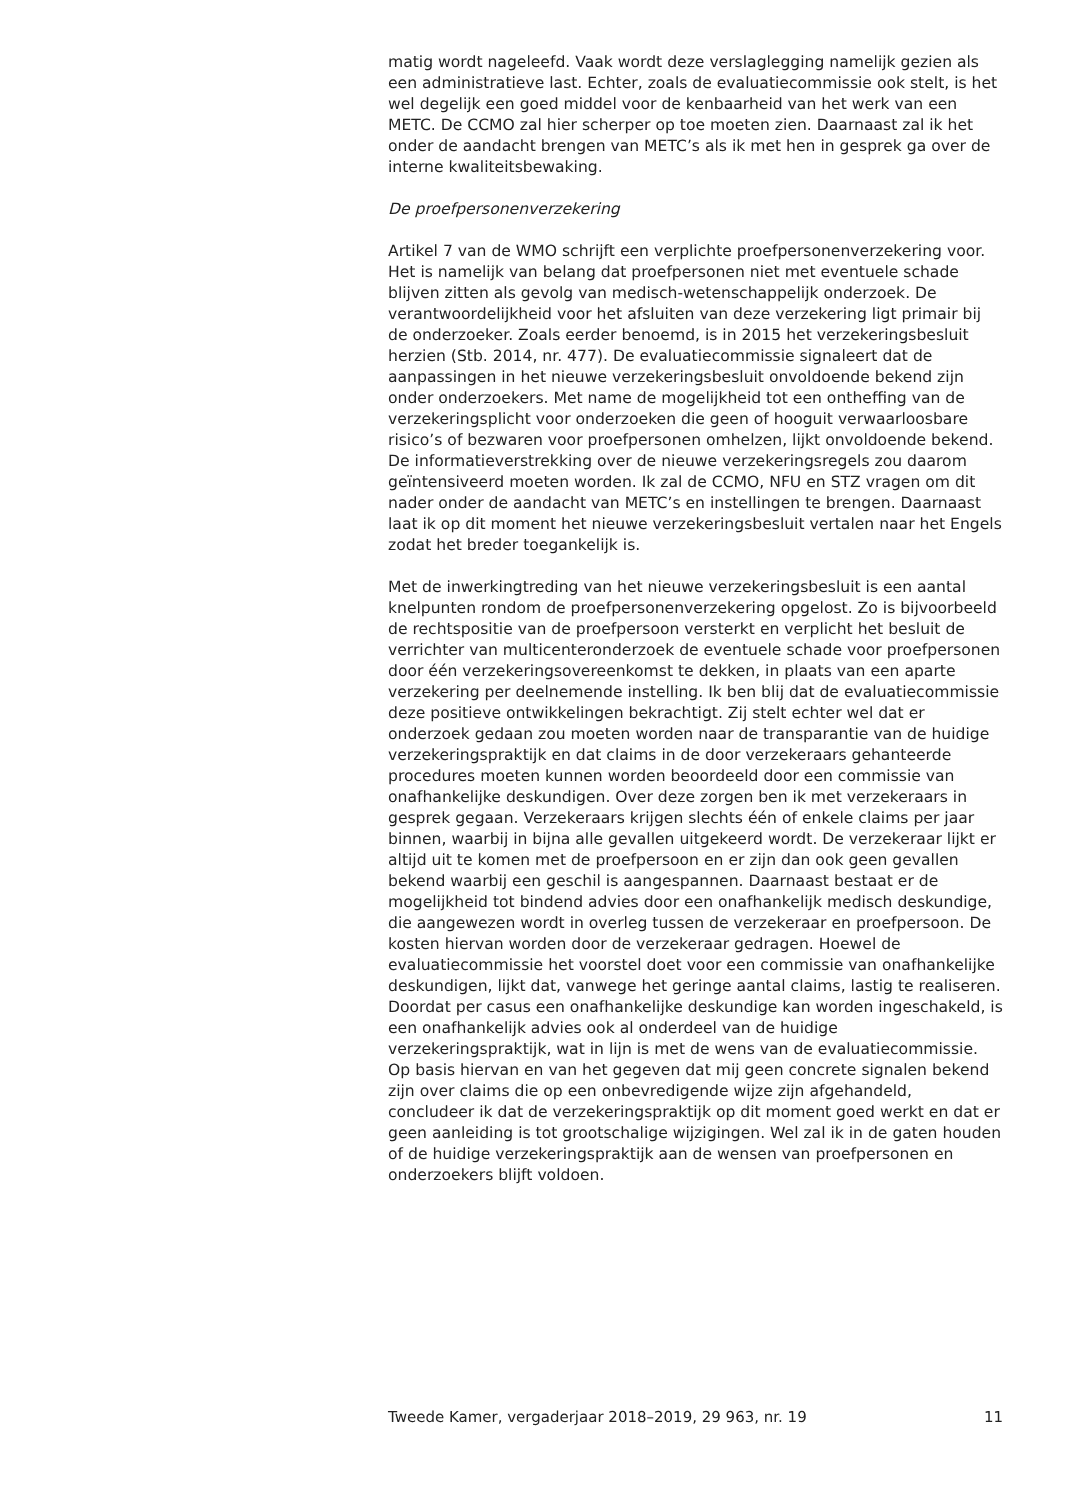matig wordt nageleefd. Vaak wordt deze verslaglegging namelijk gezien als een administratieve last. Echter, zoals de evaluatiecommissie ook stelt, is het wel degelijk een goed middel voor de kenbaarheid van het werk van een METC. De CCMO zal hier scherper op toe moeten zien. Daarnaast zal ik het onder de aandacht brengen van METC’s als ik met hen in gesprek ga over de interne kwaliteitsbewaking.
De proefpersonenverzekering
Artikel 7 van de WMO schrijft een verplichte proefpersonenverzekering voor. Het is namelijk van belang dat proefpersonen niet met eventuele schade blijven zitten als gevolg van medisch-wetenschappelijk onderzoek. De verantwoordelijkheid voor het afsluiten van deze verzekering ligt primair bij de onderzoeker. Zoals eerder benoemd, is in 2015 het verzekeringsbesluit herzien (Stb. 2014, nr. 477). De evaluatiecommissie signaleert dat de aanpassingen in het nieuwe verzekeringsbesluit onvoldoende bekend zijn onder onderzoekers. Met name de mogelijkheid tot een ontheffing van de verzekeringsplicht voor onderzoeken die geen of hooguit verwaarloosbare risico’s of bezwaren voor proefpersonen omhelzen, lijkt onvoldoende bekend. De informatieverstrekking over de nieuwe verzekeringsregels zou daarom geïntensiveerd moeten worden. Ik zal de CCMO, NFU en STZ vragen om dit nader onder de aandacht van METC’s en instellingen te brengen. Daarnaast laat ik op dit moment het nieuwe verzekeringsbesluit vertalen naar het Engels zodat het breder toegankelijk is.
Met de inwerkingtreding van het nieuwe verzekeringsbesluit is een aantal knelpunten rondom de proefpersonenverzekering opgelost. Zo is bijvoorbeeld de rechtspositie van de proefpersoon versterkt en verplicht het besluit de verrichter van multicenteronderzoek de eventuele schade voor proefpersonen door één verzekeringsovereenkomst te dekken, in plaats van een aparte verzekering per deelnemende instelling. Ik ben blij dat de evaluatiecommissie deze positieve ontwikkelingen bekrachtigt. Zij stelt echter wel dat er onderzoek gedaan zou moeten worden naar de transparantie van de huidige verzekeringspraktijk en dat claims in de door verzekeraars gehanteerde procedures moeten kunnen worden beoordeeld door een commissie van onafhankelijke deskundigen. Over deze zorgen ben ik met verzekeraars in gesprek gegaan. Verzekeraars krijgen slechts één of enkele claims per jaar binnen, waarbij in bijna alle gevallen uitgekeerd wordt. De verzekeraar lijkt er altijd uit te komen met de proefpersoon en er zijn dan ook geen gevallen bekend waarbij een geschil is aangespannen. Daarnaast bestaat er de mogelijkheid tot bindend advies door een onafhankelijk medisch deskundige, die aangewezen wordt in overleg tussen de verzekeraar en proefpersoon. De kosten hiervan worden door de verzekeraar gedragen. Hoewel de evaluatiecommissie het voorstel doet voor een commissie van onafhankelijke deskundigen, lijkt dat, vanwege het geringe aantal claims, lastig te realiseren. Doordat per casus een onafhankelijke deskundige kan worden ingeschakeld, is een onafhankelijk advies ook al onderdeel van de huidige verzekeringspraktijk, wat in lijn is met de wens van de evaluatiecommissie. Op basis hiervan en van het gegeven dat mij geen concrete signalen bekend zijn over claims die op een onbevredigende wijze zijn afgehandeld, concludeer ik dat de verzekeringspraktijk op dit moment goed werkt en dat er geen aanleiding is tot grootschalige wijzigingen. Wel zal ik in de gaten houden of de huidige verzekeringspraktijk aan de wensen van proefpersonen en onderzoekers blijft voldoen.
Tweede Kamer, vergaderjaar 2018–2019, 29 963, nr. 19 11